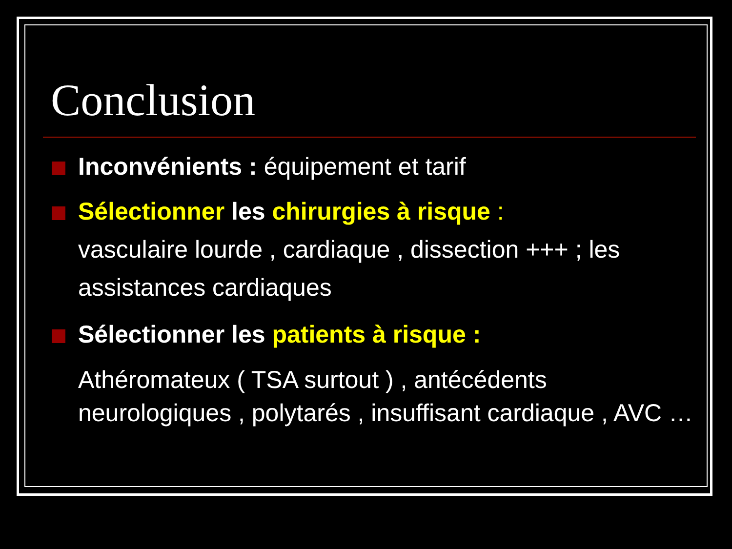Conclusion
Inconvénients : équipement et tarif
Sélectionner les chirurgies à risque :
vasculaire lourde , cardiaque , dissection +++ ; les assistances cardiaques
Sélectionner les patients à risque :
Athéromateux ( TSA surtout ) , antécédents neurologiques , polytarés , insuffisant cardiaque , AVC …